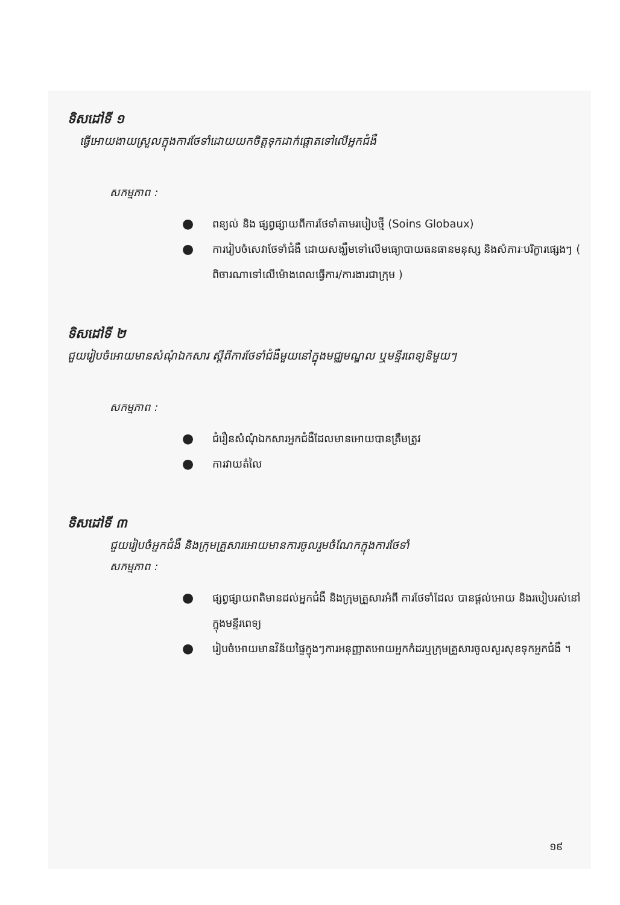ទិសដៅទី ១
ធ្វើអោយងាយស្រួលក្នុងការថែទាំដោយយកចិត្តទុកដាក់ផ្តោតទៅលើអ្នកជំងឺ
សកម្មភាព :
● ពន្យល់ និង ផ្សព្វផ្សាយពីការថែទាំតាមរបៀបថ្មី (Soins Globaux)
● ការរៀបចំសេវាថែទាំជំងឺ ដោយសង្ឃឹមទៅលើមធ្យោបាយធនធានមនុស្ស និងសំភារៈបរិក្ខារផ្សេងៗ ( ពិចារណាទៅលើម៉ោងពេលធ្វើការ/ការងារជាក្រុម )
ទិសដៅទី ២
ជួយរៀបចំអោយមានសំណុំឯកសារ ស្តីពីការថែទាំជំងឺមួយនៅក្នុងមជ្ឈមណ្ឌល ឬមន្ទីរពេទ្យនិមួយៗ
សកម្មភាព :
● ជំរឿនសំណុំឯកសារអ្នកជំងឺដែលមានអោយបានត្រឹមត្រូវ
● ការវាយតំលៃ
ទិសដៅទី ៣
ជួយរៀបចំអ្នកជំងឺ និងក្រុមគ្រួសារអោយមានការចូលរួមចំណែកក្នុងការថែទាំ
សកម្មភាព :
● ផ្សព្វផ្សាយពតិមានដល់អ្នកជំងឺ និងក្រុមគ្រួសារអំពី ការថែទាំដែល បានផ្តល់អោយ និងរបៀបរស់នៅក្នុងមន្ទីរពេទ្យ
● រៀបចំអោយមានវិន័យផ្ទៃក្នុងៗការអនុញ្ញាតអោយអ្នកកំដរឬក្រុមគ្រួសារចូលសួរសុខទុកអ្នកជំងឺ ។
១៩